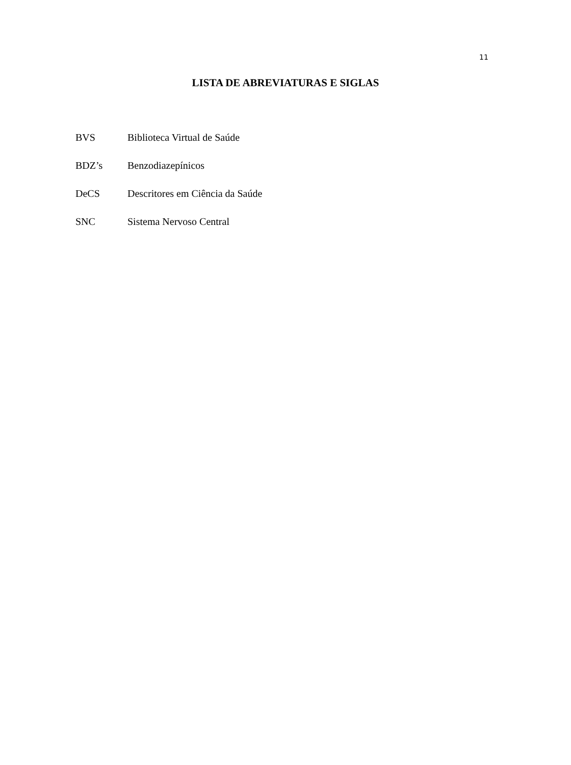11
LISTA DE ABREVIATURAS E SIGLAS
| BVS | Biblioteca Virtual de Saúde |
| BDZ’s | Benzodiazepínicos |
| DeCS | Descritores em Ciência da Saúde |
| SNC | Sistema Nervoso Central |